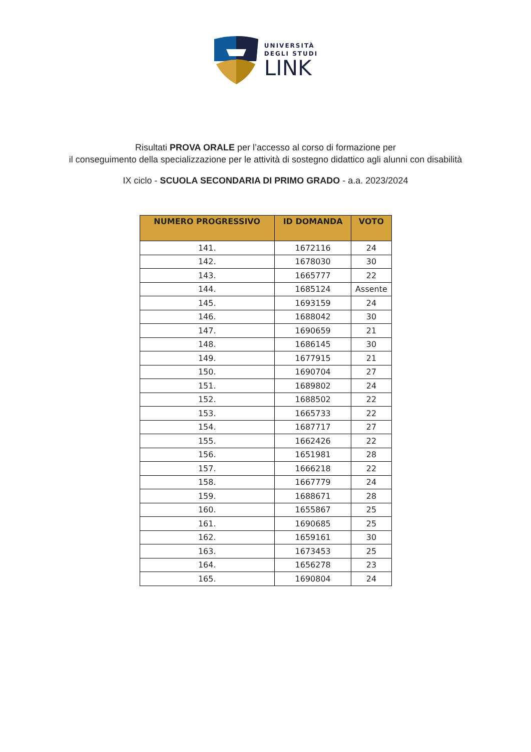UNIVERSITÀ
DEGLI STUDI
LINK
Risultati PROVA ORALE per l’accesso al corso di formazione per
il conseguimento della specializzazione per le attività di sostegno didattico agli alunni con disabilità
IX ciclo - SCUOLA SECONDARIA DI PRIMO GRADO - a.a. 2023/2024
| NUMERO PROGRESSIVO | ID DOMANDA | VOTO |
| --- | --- | --- |
| 141. | 1672116 | 24 |
| 142. | 1678030 | 30 |
| 143. | 1665777 | 22 |
| 144. | 1685124 | Assente |
| 145. | 1693159 | 24 |
| 146. | 1688042 | 30 |
| 147. | 1690659 | 21 |
| 148. | 1686145 | 30 |
| 149. | 1677915 | 21 |
| 150. | 1690704 | 27 |
| 151. | 1689802 | 24 |
| 152. | 1688502 | 22 |
| 153. | 1665733 | 22 |
| 154. | 1687717 | 27 |
| 155. | 1662426 | 22 |
| 156. | 1651981 | 28 |
| 157. | 1666218 | 22 |
| 158. | 1667779 | 24 |
| 159. | 1688671 | 28 |
| 160. | 1655867 | 25 |
| 161. | 1690685 | 25 |
| 162. | 1659161 | 30 |
| 163. | 1673453 | 25 |
| 164. | 1656278 | 23 |
| 165. | 1690804 | 24 |